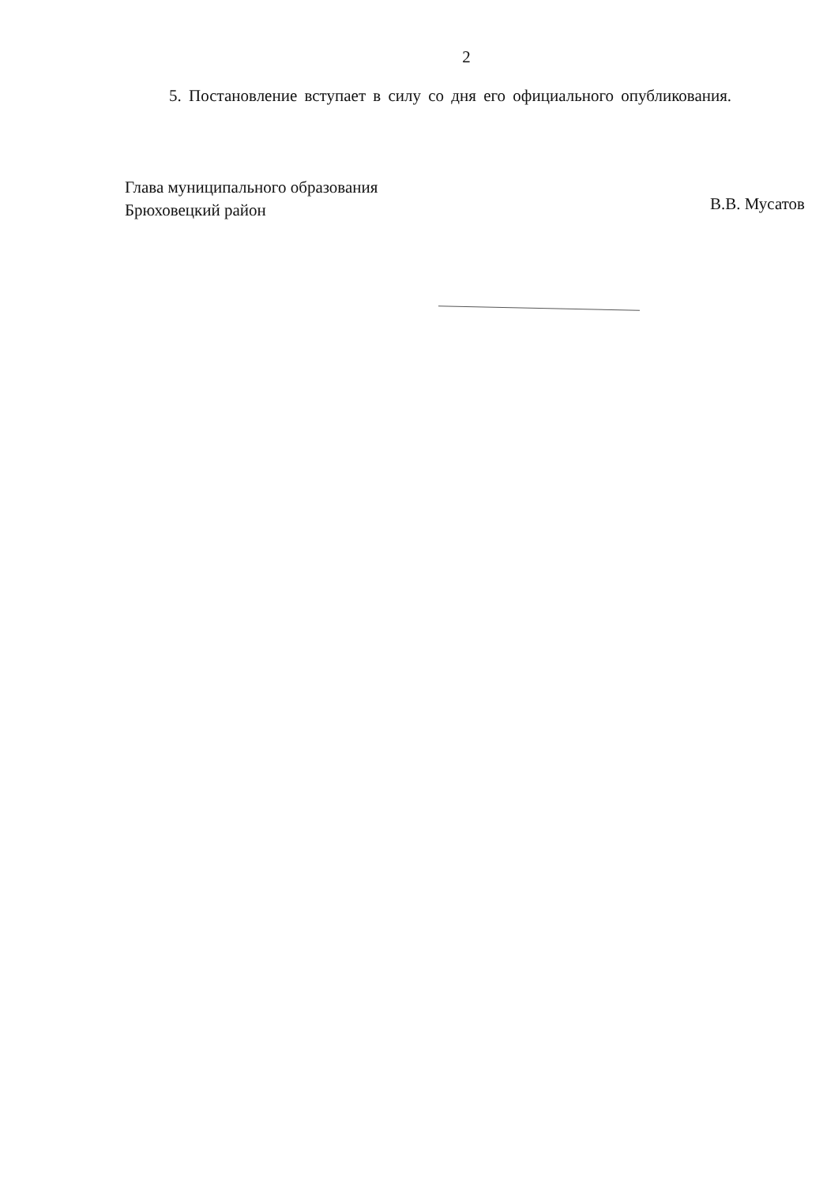2
5. Постановление вступает в силу со дня его официального опубликования.
Глава муниципального образования
Брюховецкий район
В.В. Мусатов